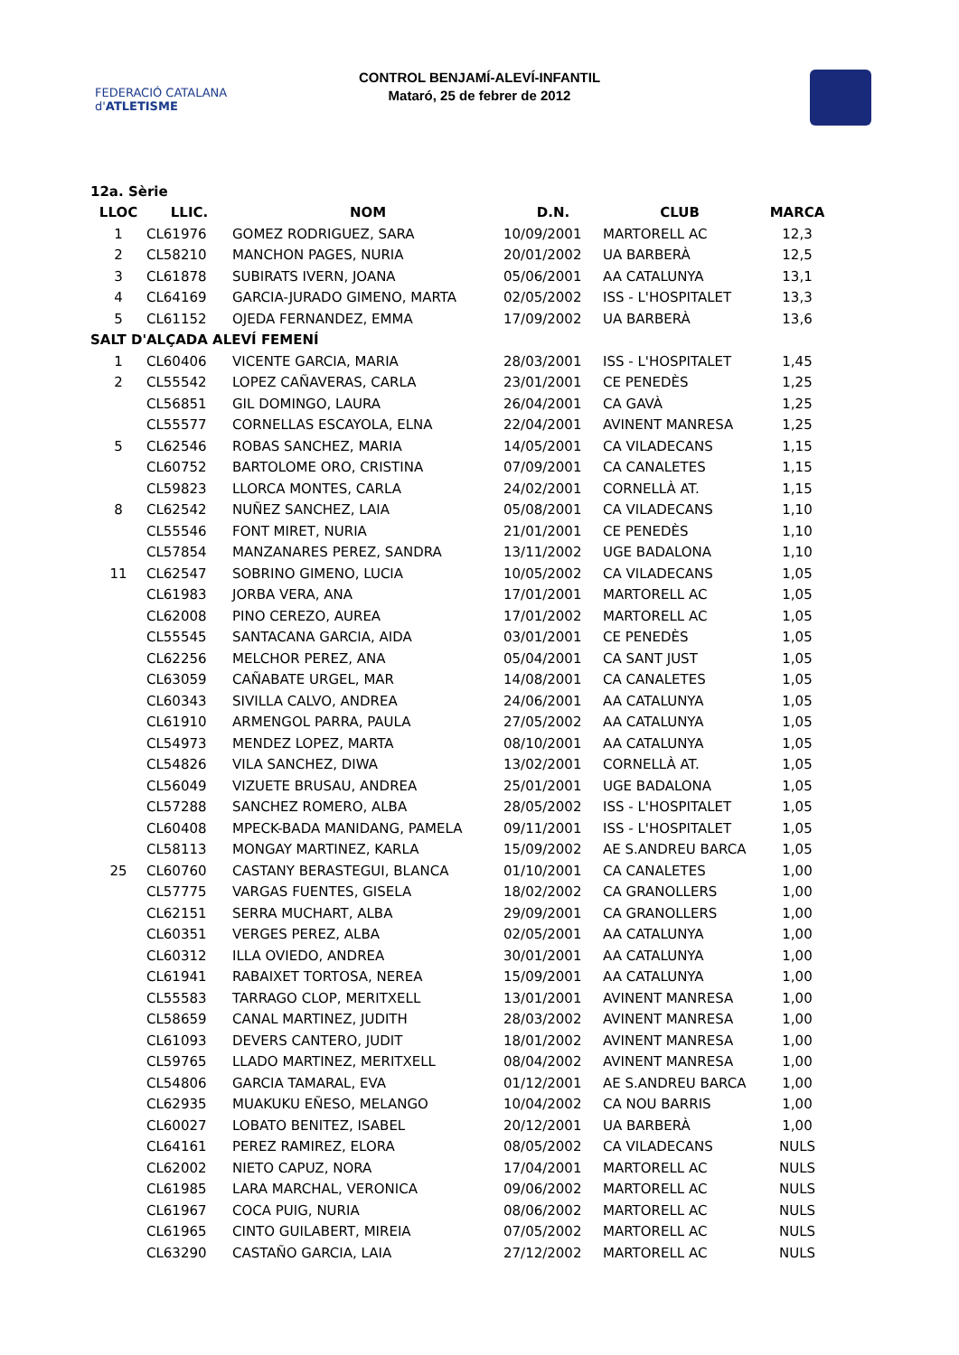FEDERACIÓ CATALANA d'ATLETISME
CONTROL BENJAMÍ-ALEVÍ-INFANTIL
Mataró, 25 de febrer de 2012
| 12a. Sèrie | | | | | |
| --- | --- | --- | --- | --- | --- |
| LLOC | LLIC. | NOM | D.N. | CLUB | MARCA |
| 1 | CL61976 | GOMEZ RODRIGUEZ, SARA | 10/09/2001 | MARTORELL AC | 12,3 |
| 2 | CL58210 | MANCHON PAGES, NURIA | 20/01/2002 | UA BARBERÀ | 12,5 |
| 3 | CL61878 | SUBIRATS IVERN, JOANA | 05/06/2001 | AA CATALUNYA | 13,1 |
| 4 | CL64169 | GARCIA-JURADO GIMENO, MARTA | 02/05/2002 | ISS - L'HOSPITALET | 13,3 |
| 5 | CL61152 | OJEDA FERNANDEZ, EMMA | 17/09/2002 | UA BARBERÀ | 13,6 |
| SALT D'ALÇADA ALEVÍ FEMENÍ | | | | | |
| 1 | CL60406 | VICENTE GARCIA, MARIA | 28/03/2001 | ISS - L'HOSPITALET | 1,45 |
| 2 | CL55542 | LOPEZ CAÑAVERAS, CARLA | 23/01/2001 | CE PENEDÈS | 1,25 |
| | CL56851 | GIL DOMINGO, LAURA | 26/04/2001 | CA GAVÀ | 1,25 |
| | CL55577 | CORNELLAS ESCAYOLA, ELNA | 22/04/2001 | AVINENT MANRESA | 1,25 |
| 5 | CL62546 | ROBAS SANCHEZ, MARIA | 14/05/2001 | CA VILADECANS | 1,15 |
| | CL60752 | BARTOLOME ORO, CRISTINA | 07/09/2001 | CA CANALETES | 1,15 |
| | CL59823 | LLORCA MONTES, CARLA | 24/02/2001 | CORNELLÀ AT. | 1,15 |
| 8 | CL62542 | NUÑEZ SANCHEZ, LAIA | 05/08/2001 | CA VILADECANS | 1,10 |
| | CL55546 | FONT MIRET, NURIA | 21/01/2001 | CE PENEDÈS | 1,10 |
| | CL57854 | MANZANARES PEREZ, SANDRA | 13/11/2002 | UGE BADALONA | 1,10 |
| 11 | CL62547 | SOBRINO GIMENO, LUCIA | 10/05/2002 | CA VILADECANS | 1,05 |
| | CL61983 | JORBA VERA, ANA | 17/01/2001 | MARTORELL AC | 1,05 |
| | CL62008 | PINO CEREZO, AUREA | 17/01/2002 | MARTORELL AC | 1,05 |
| | CL55545 | SANTACANA GARCIA, AIDA | 03/01/2001 | CE PENEDÈS | 1,05 |
| | CL62256 | MELCHOR PEREZ, ANA | 05/04/2001 | CA SANT JUST | 1,05 |
| | CL63059 | CAÑABATE URGEL, MAR | 14/08/2001 | CA CANALETES | 1,05 |
| | CL60343 | SIVILLA CALVO, ANDREA | 24/06/2001 | AA CATALUNYA | 1,05 |
| | CL61910 | ARMENGOL PARRA, PAULA | 27/05/2002 | AA CATALUNYA | 1,05 |
| | CL54973 | MENDEZ LOPEZ, MARTA | 08/10/2001 | AA CATALUNYA | 1,05 |
| | CL54826 | VILA SANCHEZ, DIWA | 13/02/2001 | CORNELLÀ AT. | 1,05 |
| | CL56049 | VIZUETE BRUSAU, ANDREA | 25/01/2001 | UGE BADALONA | 1,05 |
| | CL57288 | SANCHEZ ROMERO, ALBA | 28/05/2002 | ISS - L'HOSPITALET | 1,05 |
| | CL60408 | MPECK-BADA MANIDANG, PAMELA | 09/11/2001 | ISS - L'HOSPITALET | 1,05 |
| | CL58113 | MONGAY MARTINEZ, KARLA | 15/09/2002 | AE S.ANDREU BARCA | 1,05 |
| 25 | CL60760 | CASTANY BERASTEGUI, BLANCA | 01/10/2001 | CA CANALETES | 1,00 |
| | CL57775 | VARGAS FUENTES, GISELA | 18/02/2002 | CA GRANOLLERS | 1,00 |
| | CL62151 | SERRA MUCHART, ALBA | 29/09/2001 | CA GRANOLLERS | 1,00 |
| | CL60351 | VERGES PEREZ, ALBA | 02/05/2001 | AA CATALUNYA | 1,00 |
| | CL60312 | ILLA OVIEDO, ANDREA | 30/01/2001 | AA CATALUNYA | 1,00 |
| | CL61941 | RABAIXET TORTOSA, NEREA | 15/09/2001 | AA CATALUNYA | 1,00 |
| | CL55583 | TARRAGO CLOP, MERITXELL | 13/01/2001 | AVINENT MANRESA | 1,00 |
| | CL58659 | CANAL MARTINEZ, JUDITH | 28/03/2002 | AVINENT MANRESA | 1,00 |
| | CL61093 | DEVERS CANTERO, JUDIT | 18/01/2002 | AVINENT MANRESA | 1,00 |
| | CL59765 | LLADO MARTINEZ, MERITXELL | 08/04/2002 | AVINENT MANRESA | 1,00 |
| | CL54806 | GARCIA TAMARAL, EVA | 01/12/2001 | AE S.ANDREU BARCA | 1,00 |
| | CL62935 | MUAKUKU EÑESO, MELANGO | 10/04/2002 | CA NOU BARRIS | 1,00 |
| | CL60027 | LOBATO BENITEZ, ISABEL | 20/12/2001 | UA BARBERÀ | 1,00 |
| | CL64161 | PEREZ RAMIREZ, ELORA | 08/05/2002 | CA VILADECANS | NULS |
| | CL62002 | NIETO CAPUZ, NORA | 17/04/2001 | MARTORELL AC | NULS |
| | CL61985 | LARA MARCHAL, VERONICA | 09/06/2002 | MARTORELL AC | NULS |
| | CL61967 | COCA PUIG, NURIA | 08/06/2002 | MARTORELL AC | NULS |
| | CL61965 | CINTO GUILABERT, MIREIA | 07/05/2002 | MARTORELL AC | NULS |
| | CL63290 | CASTAÑO GARCIA, LAIA | 27/12/2002 | MARTORELL AC | NULS |